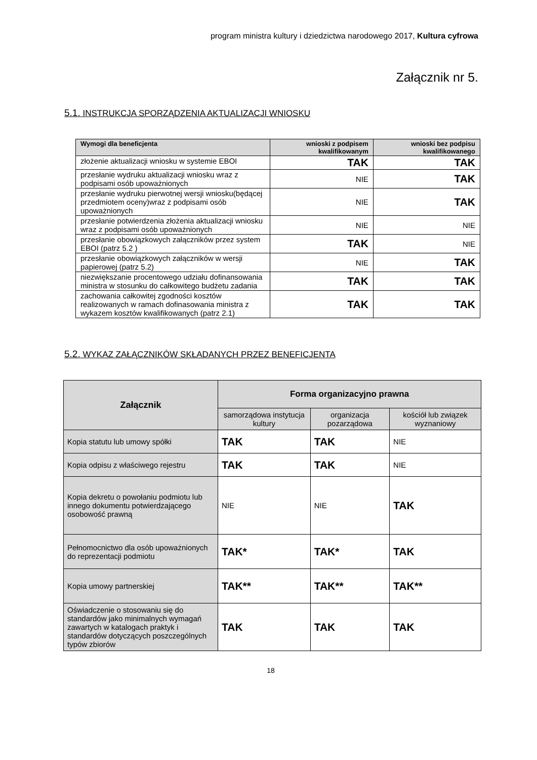program ministra kultury i dziedzictwa narodowego 2017, Kultura cyfrowa
Załącznik nr 5.
5.1. INSTRUKCJA SPORZĄDZENIA AKTUALIZACJI WNIOSKU
| Wymogi dla beneficjenta | wnioski z podpisem kwalifikowanym | wnioski bez podpisu kwalifikowanego |
| --- | --- | --- |
| złożenie aktualizacji wniosku w systemie EBOI | TAK | TAK |
| przesłanie wydruku aktualizacji wniosku wraz z podpisami osób upoważnionych | NIE | TAK |
| przesłanie wydruku pierwotnej wersji wniosku(będącej przedmiotem oceny)wraz z podpisami osób upoważnionych | NIE | TAK |
| przesłanie potwierdzenia złożenia aktualizacji wniosku wraz z podpisami osób upoważnionych | NIE | NIE |
| przesłanie obowiązkowych załączników przez system EBOI (patrz 5.2 ) | TAK | NIE |
| przesłanie obowiązkowych załączników w wersji papierowej (patrz 5.2) | NIE | TAK |
| niezwiększanie procentowego udziału dofinansowania ministra w stosunku do całkowitego budżetu zadania | TAK | TAK |
| zachowania całkowitej zgodności kosztów realizowanych w ramach dofinasowania ministra z wykazem kosztów kwalifikowanych (patrz 2.1) | TAK | TAK |
5.2. WYKAZ ZAŁĄCZNIKÓW SKŁADANYCH PRZEZ BENEFICJENTA
| Załącznik | Forma organizacyjno prawna | | |
| --- | --- | --- | --- |
| | samorządowa instytucja kultury | organizacja pozarządowa | kościół lub związek wyznaniowy |
| Kopia statutu lub umowy spółki | TAK | TAK | NIE |
| Kopia odpisu z właściwego rejestru | TAK | TAK | NIE |
| Kopia dekretu o powołaniu podmiotu lub innego dokumentu potwierdzającego osobowość prawną | NIE | NIE | TAK |
| Pełnomocnictwo dla osób upoważnionych do reprezentacji podmiotu | TAK* | TAK* | TAK |
| Kopia umowy partnerskiej | TAK** | TAK** | TAK** |
| Oświadczenie o stosowaniu się do standardów jako minimalnych wymagań zawartych w katalogach praktyk i standardów dotyczących poszczególnych typów zbiorów | TAK | TAK | TAK |
18